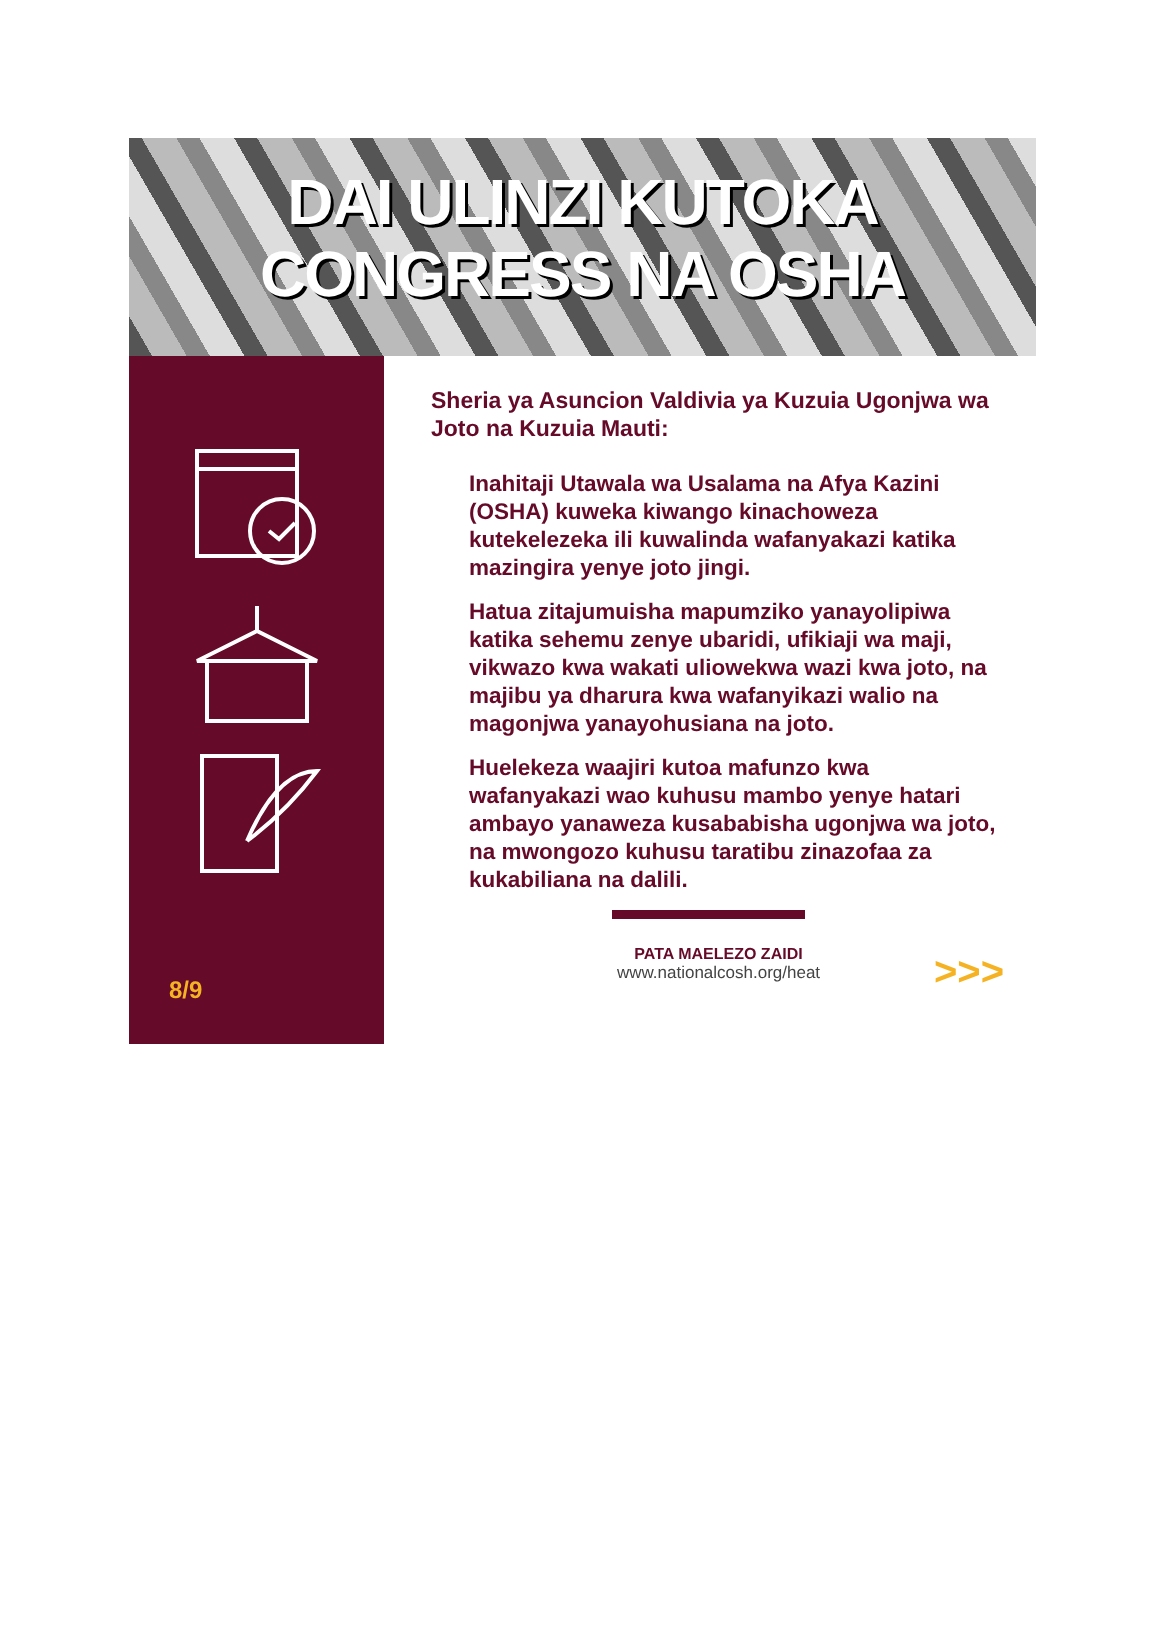DAI ULINZI KUTOKA
CONGRESS NA OSHA
8/9
Sheria ya Asuncion Valdivia ya Kuzuia Ugonjwa wa Joto na Kuzuia Mauti:
Inahitaji Utawala wa Usalama na Afya Kazini (OSHA) kuweka kiwango kinachoweza kutekelezeka ili kuwalinda wafanyakazi katika mazingira yenye joto jingi.
Hatua zitajumuisha mapumziko yanayolipiwa katika sehemu zenye ubaridi, ufikiaji wa maji, vikwazo kwa wakati uliowekwa wazi kwa joto, na majibu ya dharura kwa wafanyikazi walio na magonjwa yanayohusiana na joto.
Huelekeza waajiri kutoa mafunzo kwa wafanyakazi wao kuhusu mambo yenye hatari ambayo yanaweza kusababisha ugonjwa wa joto, na mwongozo kuhusu taratibu zinazofaa za kukabiliana na dalili.
PATA MAELEZO ZAIDI
www.nationalcosh.org/heat
>>>